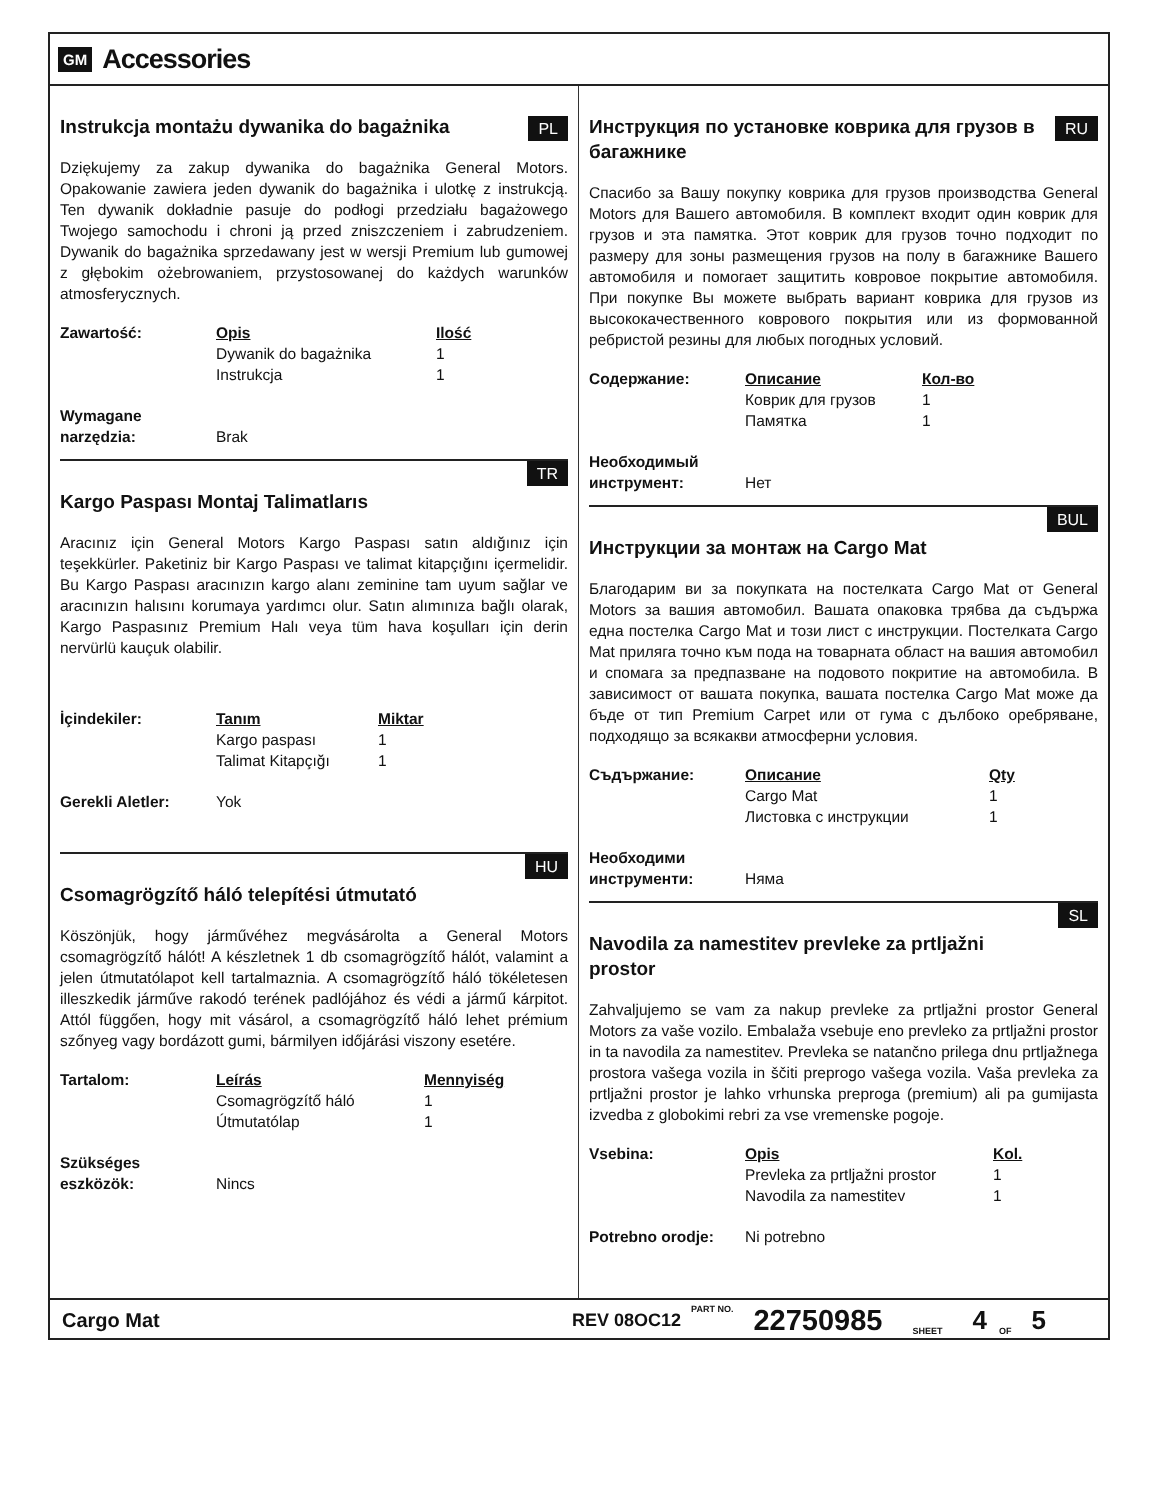GM Accessories
Instrukcja montażu dywanika do bagażnika
PL
Dziękujemy za zakup dywanika do bagażnika General Motors. Opakowanie zawiera jeden dywanik do bagażnika i ulotkę z instrukcją. Ten dywanik dokładnie pasuje do podłogi przedziału bagażowego Twojego samochodu i chroni ją przed zniszczeniem i zabrudzeniem. Dywanik do bagażnika sprzedawany jest w wersji Premium lub gumowej z głębokim ożebrowaniem, przystosowanej do każdych warunków atmosferycznych.
| Zawartość: | Opis | Ilość |
| --- | --- | --- |
| | Dywanik do bagażnika | 1 |
| | Instrukcja | 1 |
| Wymagane narzędzia: | Brak | |
Kargo Paspası Montaj Talimatlarıs
TR
Aracınız için General Motors Kargo Paspası satın aldığınız için teşekkürler. Paketiniz bir Kargo Paspası ve talimat kitapçığını içermelidir. Bu Kargo Paspası aracınızın kargo alanı zeminine tam uyum sağlar ve aracınızın halısını korumaya yardımcı olur. Satın alımınıza bağlı olarak, Kargo Paspasınız Premium Halı veya tüm hava koşulları için derin nervürlü kauçuk olabilir.
| İçindekiler: | Tanım | Miktar |
| --- | --- | --- |
| | Kargo paspası | 1 |
| | Talimat Kitapçığı | 1 |
| Gerekli Aletler: | Yok | |
Csomagrögzítő háló telepítési útmutató
HU
Köszönjük, hogy járművéhez megvásárolta a General Motors csomagrögzítő hálót! A készletnek 1 db csomagrögzítő hálót, valamint a jelen útmutatólapot kell tartalmaznia. A csomagrögzítő háló tökéletesen illeszkedik járműve rakodó terének padlójához és védi a jármű kárpitot. Attól függően, hogy mit vásárol, a csomagrögzítő háló lehet prémium szőnyeg vagy bordázott gumi, bármilyen időjárási viszony esetére.
| Tartalom: | Leírás | Mennyiség |
| --- | --- | --- |
| | Csomagrögzítő háló | 1 |
| | Útmutatólap | 1 |
| Szükséges eszközök: | Nincs | |
Инструкция по установке коврика для грузов в багажнике
RU
Спасибо за Вашу покупку коврика для грузов производства General Motors для Вашего автомобиля. В комплект входит один коврик для грузов и эта памятка. Этот коврик для грузов точно подходит по размеру для зоны размещения грузов на полу в багажнике Вашего автомобиля и помогает защитить ковровое покрытие автомобиля. При покупке Вы можете выбрать вариант коврика для грузов из высококачественного коврового покрытия или из формованной ребристой резины для любых погодных условий.
| Содержание: | Описание | Кол-во |
| --- | --- | --- |
| | Коврик для грузов | 1 |
| | Памятка | 1 |
| Необходимый инструмент: | Нет | |
Инструкции за монтаж на Cargo Mat
BUL
Благодарим ви за покупката на постелката Cargo Mat от General Motors за вашия автомобил. Вашата опаковка трябва да съдържа една постелка Cargo Mat и този лист с инструкции. Постелката Cargo Mat приляга точно към пода на товарната област на вашия автомобил и спомага за предпазване на подовото покритие на автомобила. В зависимост от вашата покупка, вашата постелка Cargo Mat може да бъде от тип Premium Carpet или от гума с дълбоко оребряване, подходящо за всякакви атмосферни условия.
| Съдържание: | Описание | Qty |
| --- | --- | --- |
| | Cargo Mat | 1 |
| | Листовка с инструкции | 1 |
| Необходими инструменти: | Няма | |
Navodila za namestitev prevleke za prtljažni prostor
SL
Zahvaljujemo se vam za nakup prevleke za prtljažni prostor General Motors za vaše vozilo. Embalaža vsebuje eno prevleko za prtljažni prostor in ta navodila za namestitev. Prevleka se natančno prilega dnu prtljažnega prostora vašega vozila in ščiti preprogo vašega vozila. Vaša prevleka za prtljažni prostor je lahko vrhunska preproga (premium) ali pa gumijasta izvedba z globokimi rebri za vse vremenske pogoje.
| Vsebina: | Opis | Kol. |
| --- | --- | --- |
| | Prevleka za prtljažni prostor | 1 |
| | Navodila za namestitev | 1 |
| Potrebno orodje: | Ni potrebno | |
Cargo Mat REV 08OC12 PART NO. 22750985 SHEET 4 OF 5